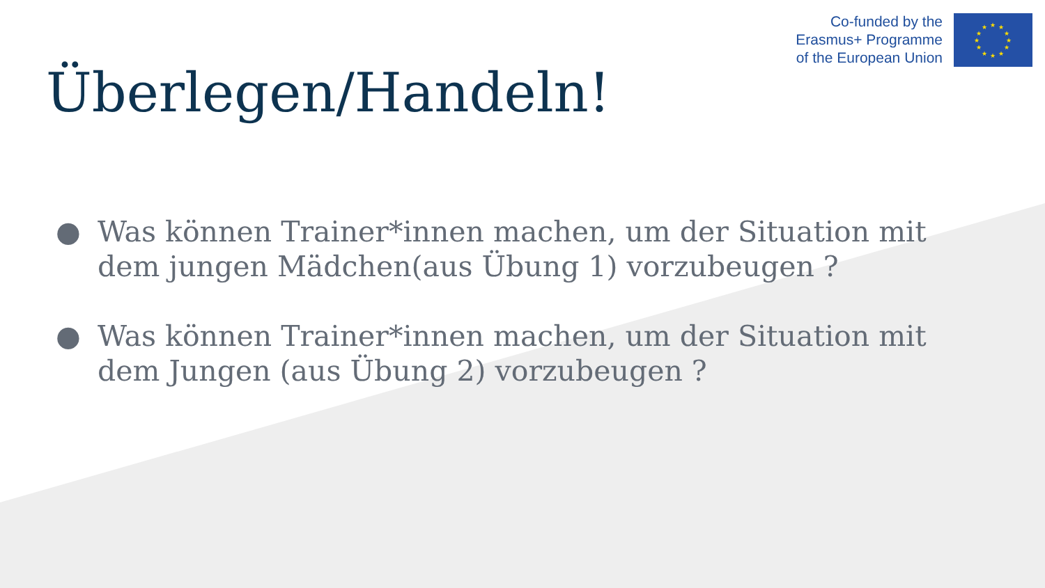Co-funded by the
Erasmus+ Programme
of the European Union
★
★
★
★
★
★
★
★
★
★
★
★
Überlegen/Handeln!
● Was können Trainer*innen machen, um der Situation mit dem jungen Mädchen(aus Übung 1) vorzubeugen ?
● Was können Trainer*innen machen, um der Situation mit dem Jungen (aus Übung 2) vorzubeugen ?